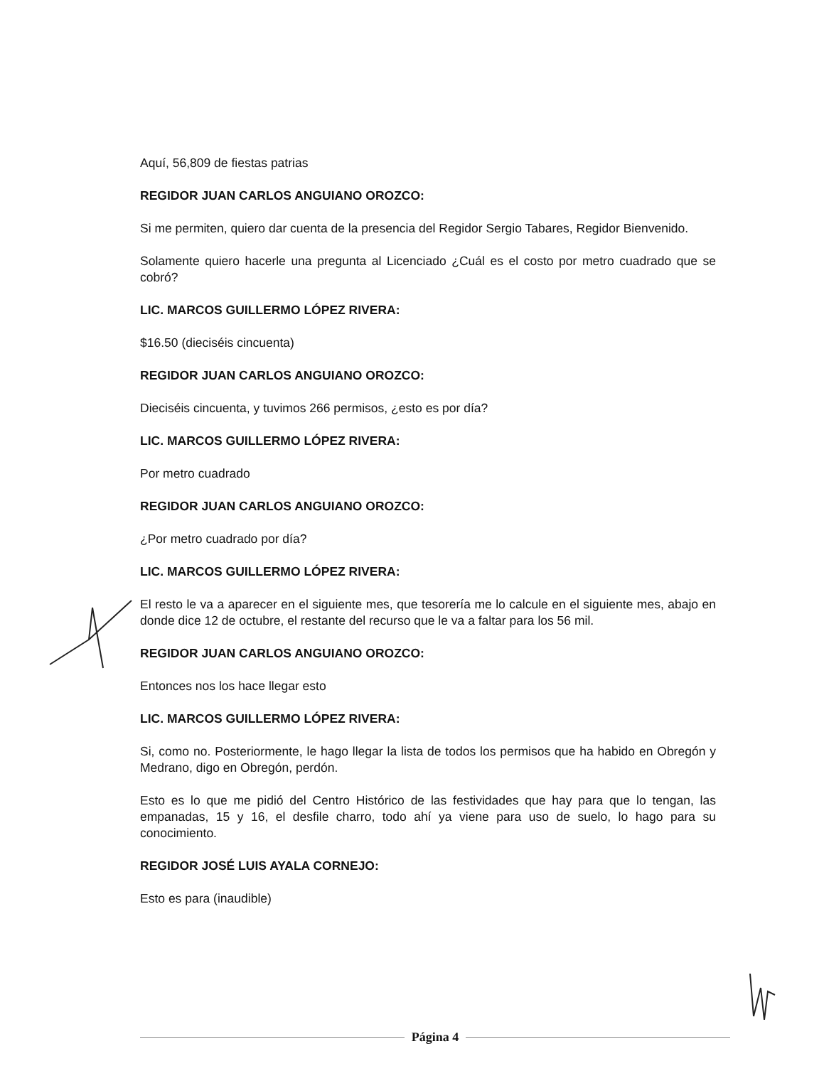Aquí, 56,809 de fiestas patrias
REGIDOR JUAN CARLOS ANGUIANO OROZCO:
Si me permiten, quiero dar cuenta de la presencia del Regidor Sergio Tabares, Regidor Bienvenido.
Solamente quiero hacerle una pregunta al Licenciado ¿Cuál es el costo por metro cuadrado que se cobró?
LIC. MARCOS GUILLERMO LÓPEZ RIVERA:
$16.50 (dieciséis cincuenta)
REGIDOR JUAN CARLOS ANGUIANO OROZCO:
Dieciséis cincuenta, y tuvimos 266 permisos, ¿esto es por día?
LIC. MARCOS GUILLERMO LÓPEZ RIVERA:
Por metro cuadrado
REGIDOR JUAN CARLOS ANGUIANO OROZCO:
¿Por metro cuadrado por día?
LIC. MARCOS GUILLERMO LÓPEZ RIVERA:
El resto le va a aparecer en el siguiente mes, que tesorería me lo calcule en el siguiente mes, abajo en donde dice 12 de octubre, el restante del recurso que le va a faltar para los 56 mil.
REGIDOR JUAN CARLOS ANGUIANO OROZCO:
Entonces nos los hace llegar esto
LIC. MARCOS GUILLERMO LÓPEZ RIVERA:
Si, como no. Posteriormente, le hago llegar la lista de todos los permisos que ha habido en Obregón y Medrano, digo en Obregón, perdón.
Esto es lo que me pidió del Centro Histórico de las festividades que hay para que lo tengan, las empanadas, 15 y 16, el desfile charro, todo ahí ya viene para uso de suelo, lo hago para su conocimiento.
REGIDOR JOSÉ LUIS AYALA CORNEJO:
Esto es para (inaudible)
Página 4